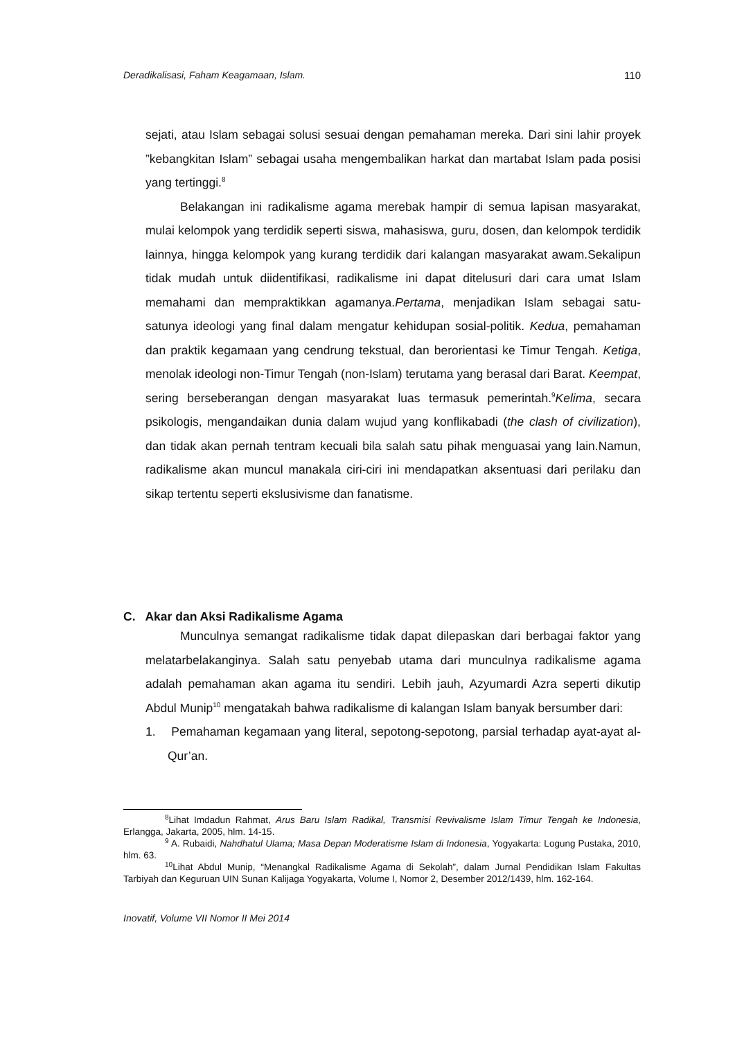Deradikalisasi, Faham Keagamaan, Islam. 110
sejati, atau Islam sebagai solusi sesuai dengan pemahaman mereka. Dari sini lahir proyek ”kebangkitan Islam” sebagai usaha mengembalikan harkat dan martabat Islam pada posisi yang tertinggi.<sup>8</sup>
Belakangan ini radikalisme agama merebak hampir di semua lapisan masyarakat, mulai kelompok yang terdidik seperti siswa, mahasiswa, guru, dosen, dan kelompok terdidik lainnya, hingga kelompok yang kurang terdidik dari kalangan masyarakat awam.Sekalipun tidak mudah untuk diidentifikasi, radikalisme ini dapat ditelusuri dari cara umat Islam memahami dan mempraktikkan agamanya.Pertama, menjadikan Islam sebagai satu-satunya ideologi yang final dalam mengatur kehidupan sosial-politik. Kedua, pemahaman dan praktik kegamaan yang cendrung tekstual, dan berorientasi ke Timur Tengah. Ketiga, menolak ideologi non-Timur Tengah (non-Islam) terutama yang berasal dari Barat. Keempat, sering berseberangan dengan masyarakat luas termasuk pemerintah.<sup>9</sup>Kelima, secara psikologis, mengandaikan dunia dalam wujud yang konflikabadi (the clash of civilization), dan tidak akan pernah tentram kecuali bila salah satu pihak menguasai yang lain.Namun, radikalisme akan muncul manakala ciri-ciri ini mendapatkan aksentuasi dari perilaku dan sikap tertentu seperti ekslusivisme dan fanatisme.
C. Akar dan Aksi Radikalisme Agama
Munculnya semangat radikalisme tidak dapat dilepaskan dari berbagai faktor yang melatarbelakanginya. Salah satu penyebab utama dari munculnya radikalisme agama adalah pemahaman akan agama itu sendiri. Lebih jauh, Azyumardi Azra seperti dikutip Abdul Munip<sup>10</sup> mengatakah bahwa radikalisme di kalangan Islam banyak bersumber dari:
1. Pemahaman kegamaan yang literal, sepotong-sepotong, parsial terhadap ayat-ayat al-Qur’an.
<sup>8</sup> Lihat Imdadun Rahmat, Arus Baru Islam Radikal, Transmisi Revivalisme Islam Timur Tengah ke Indonesia, Erlangga, Jakarta, 2005, hlm. 14-15.
<sup>9</sup> A. Rubaidi, Nahdhatul Ulama; Masa Depan Moderatisme Islam di Indonesia, Yogyakarta: Logung Pustaka, 2010, hlm. 63.
<sup>10</sup> Lihat Abdul Munip, “Menangkal Radikalisme Agama di Sekolah”, dalam Jurnal Pendidikan Islam Fakultas Tarbiyah dan Keguruan UIN Sunan Kalijaga Yogyakarta, Volume I, Nomor 2, Desember 2012/1439, hlm. 162-164.
Inovatif, Volume VII Nomor II Mei 2014